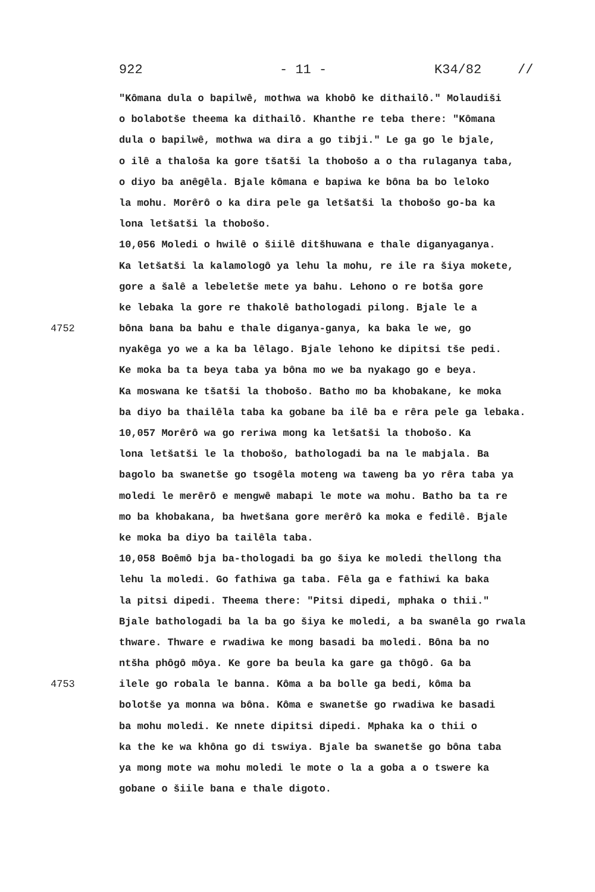922 - 11 - K34/82 //
"Kômana dula o bapilwê, mothwa wa khobô ke dithailô." Molaudiši
o bolabotše theema ka dithailô. Khanthe re teba there: "Kômana
dula o bapilwê, mothwa wa dira a go tibji." Le ga go le bjale,
o ilê a thaloša ka gore tšatši la thobošo a o tha rulaganya taba,
o diyo ba anêgêla. Bjale kômana e bapiwa ke bôna ba bo leloko
la mohu. Morêrô o ka dira pele ga letšatši la thobošo go-ba ka
lona letšatši la thobošo.
10,056 Moledi o hwilê o šiilê ditšhuwana e thale diganyaganya.
Ka letšatši la kalamologô ya lehu la mohu, re ile ra šiya mokete,
gore a šalê a lebeletše mete ya bahu. Lehono o re botša gore
ke lebaka la gore re thakolê bathologadi pilong. Bjale le a
4752 bôna bana ba bahu e thale diganya-ganya, ka baka le we, go
nyakêga yo we a ka ba lêlago. Bjale lehono ke dipitsi tše pedi.
Ke moka ba ta beya taba ya bôna mo we ba nyakago go e beya.
Ka moswana ke tšatši la thobošo. Batho mo ba khobakane, ke moka
ba diyo ba thailêla taba ka gobane ba ilê ba e rêra pele ga lebaka.
10,057 Morêrô wa go reriwa mong ka letšatši la thobošo. Ka
lona letšatši le la thobošo, bathologadi ba na le mabjala. Ba
bagolo ba swanetše go tsogêla moteng wa taweng ba yo rêra taba ya
moledi le merêrô e mengwê mabapi le mote wa mohu. Batho ba ta re
mo ba khobakana, ba hwetšana gore merêrô ka moka e fedilê. Bjale
ke moka ba diyo ba tailêla taba.
10,058 Boêmô bja ba-thologadi ba go šiya ke moledi thellong tha
lehu la moledi. Go fathiwa ga taba. Fêla ga e fathiwi ka baka
la pitsi dipedi. Theema there: "Pitsi dipedi, mphaka o thii."
Bjale bathologadi ba la ba go šiya ke moledi, a ba swanêla go rwala
thware. Thware e rwadiwa ke mong basadi ba moledi. Bôna ba no
ntšha phôgô môya. Ke gore ba beula ka gare ga thôgô. Ga ba
4753 ilele go robala le banna. Kôma a ba bolle ga bedi, kôma ba
bolotše ya monna wa bôna. Kôma e swanetše go rwadiwa ke basadi
ba mohu moledi. Ke nnete dipitsi dipedi. Mphaka ka o thii o
ka the ke wa khôna go di tswiya. Bjale ba swanetše go bôna taba
ya mong mote wa mohu moledi le mote o la a goba a o tswere ka
gobane o šiile bana e thale digoto.